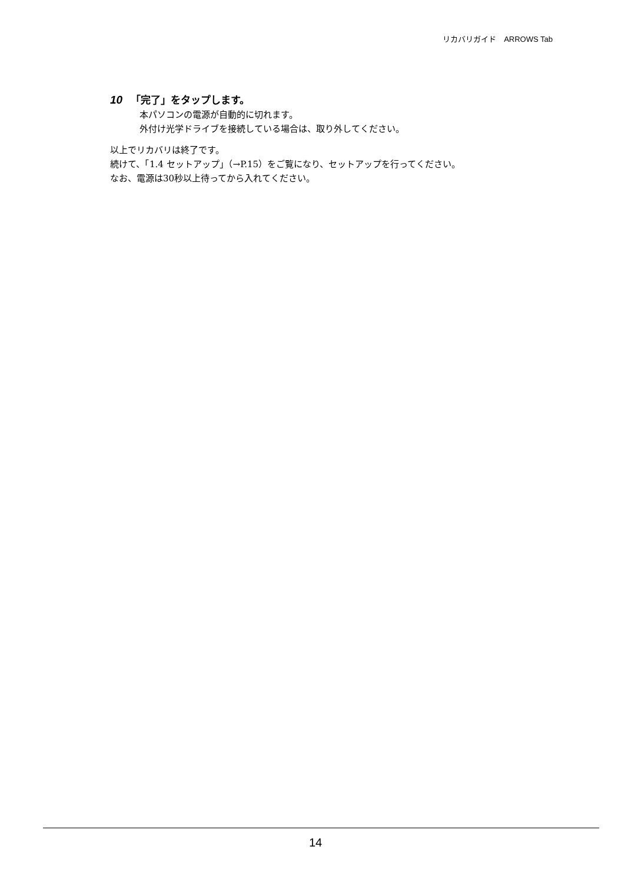リカバリガイド　ARROWS Tab
10 「完了」をタップします。
本パソコンの電源が自動的に切れます。
外付け光学ドライブを接続している場合は、取り外してください。
以上でリカバリは終了です。
続けて、「1.4 セットアップ」（→P.15）をご覧になり、セットアップを行ってください。
なお、電源は30秒以上待ってから入れてください。
14